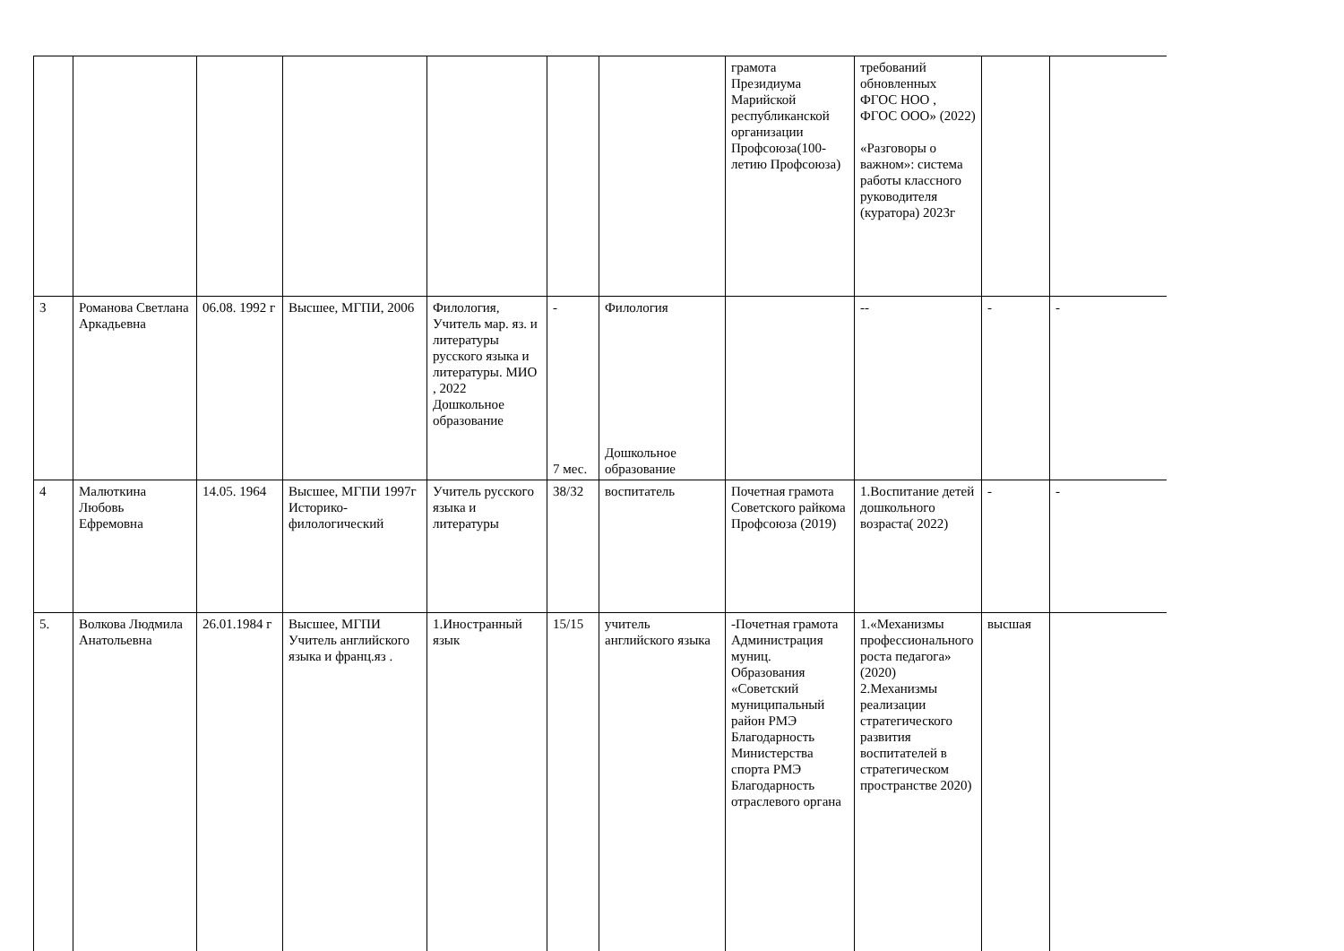| | | | | | | | грамота Президиума Марийской республиканской организации Профсоюза(100-летию Профсоюза) | требований обновленных ФГОС НОО , ФГОС ООО» (2022) «Разговоры о важном»: система работы классного руководителя (куратора) 2023г | | |
| 3 | Романова Светлана Аркадьевна | 06.08. 1992 г | Высшее, МГПИ, 2006 | Филология, Учитель мар. яз. и литературы русского языка и литературы. МИО , 2022 Дошкольное образование | - 7 мес. | Филология Дошкольное образование | | -- | - | - |
| 4 | Малюткина Любовь Ефремовна | 14.05. 1964 | Высшее, МГПИ 1997г Историко-филологический | Учитель русского языка и литературы | 38/32 | воспитатель | Почетная грамота Советского райкома Профсоюза (2019) | 1.Воспитание детей дошкольного возраста( 2022) | - | - |
| 5. | Волкова Людмила Анатольевна | 26.01.1984 г | Высшее, МГПИ Учитель английского языка и франц.яз . | 1.Иностранный язык | 15/15 | учитель английского языка | -Почетная грамота Администрация муниц. Образования «Советский муниципальный район РМЭ Благодарность Министерства спорта РМЭ Благодарность отраслевого органа | 1.«Механизмы профессионального роста педагога» (2020) 2.Механизмы реализации стратегического развития воспитателей в стратегическом пространстве 2020) | высшая | |